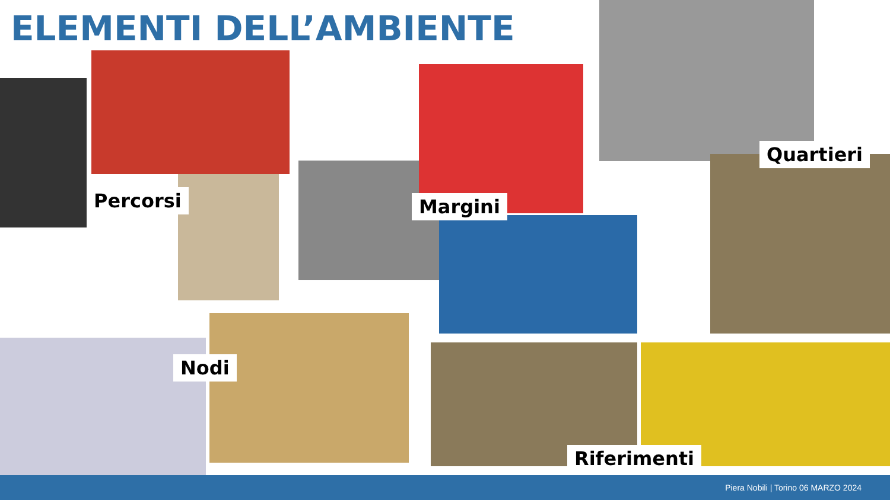ELEMENTI DELL’AMBIENTE
Quartieri
Percorsi Margini
Nodi
Riferimenti
Piera Nobili | Torino 06 MARZO 2024